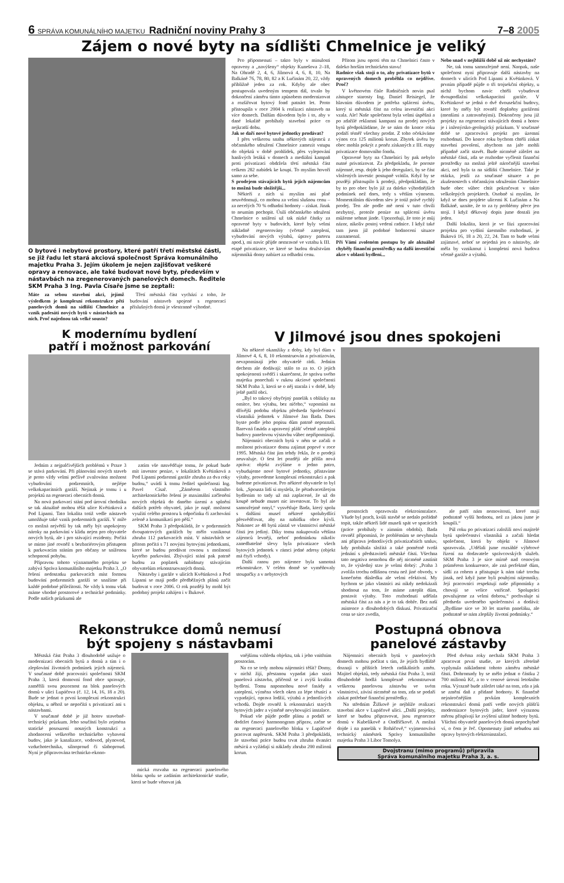6 SPRÁVA KOMUNÁLNÍHO MAJETKU Radniční noviny Prahy 3 7–8 2005
Zájem o nové byty na sídlišti Chmelnice je veliký
O bytové i nebytové prostory, které patří třetí městské části, se již řadu let stará akciová společnost Správa komunálního majetku Praha 3. Jejím úkolem je nejen zajišťovat veškeré opravy a renovace, ale také budovat nové byty, především v nástavbách na zregenerovaných panelových domech. Ředitele SKM Praha 3 Ing. Pavla Císaře jsme se zeptali:
Máte za sebou stavební akci, jejímž výsledkem je komplexní rekonstrukce pěti panelových domů na sídlišti Chmelnice a vznik padesáti nových bytů v nástavbách na nich. Proč najednou tak velké sousto?
Třetí městská část vychází z toho, že budování nástaveb spojené s regenerací příslušných domů je všestranně výhodné.
Pro připomenutí – takto byly v minulosti opraveny a „navýšeny“ objekty Kunešova 2–18, Na Ohradě 2, 4, 6, Jilmová 4, 6, 8, 10, Na Balkáně 76, 78, 80, 82 a K Lučinám 20, 22, vždy přibližně jeden za rok. Kdyby ale obec postupovala uvedeným tempem dál, trvalo by dokončení záměru tímto způsobem modernizovat a rozšiřovat bytový fond patnáct let. Proto přistoupila v roce 2004 k realizaci nástaveb na více domech. Dalším důvodem bylo i to, aby v dané lokalitě probíhaly stavební práce co nejkratší dobu.
Jak se daří nové bytové jednotky prodávat?
I přes veškerou snahu některých nájemců z občanského sdružení Chmelnice zamezit vstupu do objektů v době prohlídek, přes vylepování hanlivých letáků v domech a mediální kampaň proti privatizaci obdržela třetí městská část celkem 282 nabídek ke koupi. To myslím hovoří samo za sebe.
S prodejem stávajících bytů jejich nájemcům to možná bude složitější...
Někteří z nich si myslím ani plně neuvědomují, co mohou za velmi slušnou cenu – za necelých 70 % odhadní hodnoty – získat. Jinak to neumím pochopit. Úsilí občanského sdružení Chmelnice o snížení už tak nízké částky za opravené byty v budovách, které byly velmi nákladně regenerovány (včetně zateplení, vybudování nových výtahů, úpravy parteru apod.), mi navíc přijde nemravné ve vztahu k III. etapě privatizace, ve které se budou družstvům nájemníků domy nabízet za odhadní cenu.
Přitom jsou oproti těm na Chmelnici často v daleko horším technickém stavu!
Radnice však stojí o to, aby privatizace bytů v opravených domech proběhla co nejdříve. Proč?
V květnovém čísle Radničních novin psal zástupce starosty Ing. Daniel Reisiegel, že hlavním důvodem je potřeba splácení úvěru, který si městská část na celou investiční akci vzala. Ale! Naše společnost byla velmi úspěšná a po zdařilé reklamní kampani na prodej nových bytů předpokládáme, že se nám do konce roku podaří téměř všechny prodat. Z toho očekáváme výnos cca 125 milionů korun. Zbytek úvěru by obec mohla pokrýt z peněz získaných z III. etapy privatizace domovního fondu.
Opravené byty na Chmelnici by pak nebylo nutné privatizovat. Za předpokladu, že poroste nájemné, resp. dojde k jeho deregulaci, by se část vložených investic postupně vrátila. Když by se později přistoupilo k prodeji, předpokládám, že by to pro obec bylo již za daleko výhodnějších podmínek než dnes, tedy s větším výnosem. Momentálním důvodem slev je totiž právě rychlý prodej. Ten ale podle mě není v tuto chvíli nezbytný, protože peníze na splácení úvěru můžeme sehnat jinde. Upozorňuji, že toto je můj názor, nikoliv postoj vedení radnice. I když také tam jsem již podobné hodnocení situace zaznamenal.
Při Vámi zvoleném postupu by ale aktuálně chyběly finanční prostředky na další investiční akce v oblasti bydlení...
Nebo snad v nejbližší době už nic nechystáte?
Ne, tak tomu samozřejmě není. Naopak, naše společnost nyní připravuje další nástavby na domech v ulicích Pod Lipami a Květinková. V prvním případě půjde o tři trojsekční objekty, u nichž bychom navíc chtěli vybudovat dvoupodlažní velkokapacitní garáže. V Květinkové se jedná o dvě dvousekční budovy, které by měly být rovněž doplněny garážemi (menšími a zatravněnými). Dokončeny jsou již projekty na regeneraci stávajících domů a hotov je i inženýrsko-geologický průzkum. V současné době se zpracovává projekt pro územní rozhodnutí. Do konce roku bychom chtěli získat stavební povolení, abychom na jaře mohli případně začít stavět. Bude nicméně záležet na městské části, zda se rozhodne vyčlenit finanční prostředky na možná ještě náročnější stavební akci, než byla ta na sídlišti Chmelnice. Také je otázka, jestli za současné situace a po zkušenostech s občanským sdružením Chmelnice bude obec vůbec chtít pokračovat v takto velkolepých projektech. Osobně si myslím, že když se dnes projdete ulicemi K Lučinám a Na Balkáně, uznáte, že to za ty problémy přece jen stojí. I když děkovný dopis jsme dostali jen jeden.
Další lokalita, která je ve fázi zpracování projektu pro vydání územního rozhodnutí, je Buková 16, 18 a 20, 22, 24. Tam to bude velmi zajímavé, neboť se nejedná jen o nástavby, ale měla by vzniknout i kompletní nová budova včetně garáže a výtahů.
K modernímu bydlení
patří i možnost parkování
Jedním z nejpalčivějších problémů v Praze 3 se stává parkování. Při plánování nových staveb je proto vždy velmi pečlivě zvažována možnost vybudování podzemních, nejlépe velkokapacitních garáží. Nejinak je tomu i u projektů na regeneraci obecních domů.
Na nová parkovací stání pod úrovní chodníku se tak aktuálně mohou těšit ulice Květinková a Pod Lipami. Tato lokalita totiž vedle nástaveb umožňuje také vznik podzemních garáží. V míře co možná největší by tak měly být uspokojeny nároky na parkování v klidu nejen pro obyvatele nových bytů, ale i pro stávající rezidenty. Počítá se mimo jiné rovněž s bezbariérovým přístupem k parkovacím stáním pro občany se sníženou schopností pohybu.
Přípravou tohoto významného projektu se zabývá Správa komunálního majetku Praha 3. „O řešení nedostatku parkovacích míst formou budování podzemních garáží se snažíme při každé podobné příležitosti. Ne vždy k tomu však máme vhodné prostorové a technické podmínky. Podle našich průzkumů ale
zatím vše nasvědčuje tomu, že pokud bude mít investor peníze, v lokalitách Květinková a Pod Lipami podzemní garáže zhruba za dva roky budou,“ uvádí k tomu ředitel společnosti Ing. Pavel Císař. „Záměrem vlastního architektonického řešení je maximální začlenění nových objektů do daného území a splnění dalších potřeb obyvatel, jako je např. možnost využití celého prostoru k odpočinku či zachování zeleně a komunikací pro pěší.“
SKM Praha 3 předpokládá, že v podzemních dvoupatrových garážích by mělo vzniknout zhruba 112 parkovacích míst. V nástavbách se přitom počítá s 71 novými bytovými jednotkami, které se budou prodávat rovnou s možností krytého parkování. Zbývající stání pak patrně budou za poplatek nabídnuty stávajícím obyvatelům rekonstruovaných domů.
Nástavby i garáže v ulicích Květinková a Pod Lipami se mají podle předběžných plánů začít budovat v roce 2006. O rok později by mohl být podobný projekt zahájen i v Bukové.
V Jilmové jsou dnes spokojeni
Na některé okamžiky z doby, kdy byl dům v Jilmové 4, 6, 8, 10 rekonstruován a privatizován, nevzpomínají jeho obyvatelé rádi. Jedním dechem ale dodávají: stálo to za to. O jejich spokojenosti svědčí i skutečnost, že správu svého majetku ponechali v rukou akciové společnosti SKM Praha 3, která se o něj starala i v době, kdy ještě patřil obci.
„Byl to takový obyčejný panelák s oblázky na omítce, bez výtahu, bez ničeho,“ vzpomíná na dřívější podobu objektu předseda Společenství vlastníků jednotek v Jilmové Jan Bada. Dnes byste podle jeho popisu dům patrně nepoznali. Barevná fasáda a upravený plášť včetně zateplení budovy panelovou výstavbu vůbec nepřipomínají.
Nájemníci obecních bytů v něm se začali o možnost privatizace domu zajímat poprvé v roce 1995. Městská část jim tehdy řekla, že o prodeji neuvažuje. O šest let později ale přišla nová zpráva: objekt zvýšíme o jedno patro, vybudujeme nové bytové jednotky, přistavíme výtahy, provedeme komplexní rekonstrukci a pak budeme privatizovat. Pro některé obyvatele to byl šok. „Spousta lidí si myslela, že pětadvacetiletým bydlením to tady už má zaplacené, že už do koupě nebude muset nic investovat. To byl ale samozřejmě omyl,“ vysvětluje Bada, který spolu s dalšími musel některé spolubydlící přesvědčovat, aby na nabídku obce kývli. Nakonec ze 48 bytů zůstal ve vlastnictví městské části jen jediný. Díky tomu nakupovala většina zájemců levněji, neboť podmínkou nikoliv zanedbatelné slevy byla privatizace všech bytových jednotek v rámci jedné adresy (objekt má čtyři vchody).
Další ranou pro nájemce byla samotná rekonstrukce. V celém domě se vyměňovaly stoupačky a v nebytových
prostorách opravovala elektroinstalace. Všude byl prach, kvůli stavbě se nedalo pořádně topit, takže někteří lidé museli spát ve spacácích (práce probíhaly v zimním období). Bada rovněž připomíná, že problémům se nevyhnula ani příprava jednotlivých privatizačních smluv, kdy probíhala složitá a také poměrně tvrdá jednání s představiteli městské části. Všechna tato negativa nemohou dle něj nicméně zastínit to, že výsledný stav je velmi dobrý: „Praha 3 zvolila trochu odlišnou cestu než jiné obvody, v konečném důsledku ale velmi efektivní. My bychom se jako vlastníci asi nikdy nedokázali shodnout na tom, že máme zateplit dům, postavit výtahy. Toto rozhodnutí udělala městská část za nás a je to tak dobře. Bez naší asistence a dlouhodobých diskusí. Privatizační cena se sice zvedla,
ale patří nám nemovitosti, které mají podstatně vyšší hodnotu, než za jakou jsme je koupili.“
Půl roku po privatizaci založili noví majitelé bytů společenství vlastníků a začali hledat společnost, která by objekt v Jilmové spravovala. „Udělali jsme rozsáhlé výběrové řízení na dodavatele správcovských služeb. SKM Praha 3 je sice mírně nad cenovým průměrem konkurence, ale zná perfektně dům, sídlí za rohem a přistupuje k nám také trochu jinak, než když jsme byli pouhými nájemníky. Její pracovníci respektují naše připomínky a chovají se velice vstřícně. Spolupráci považujeme za velmi dobrou,“ pochvaluje si předseda uvedeného společenství a dodává: „Bydlíme sice ve 30 let starém paneláku, ale podstatně se nám zlepšily životní podmínky.“
Rekonstrukce domů nemusí
být spojeny s nástavbami
Městská část Praha 3 dlouhodobě usiluje o modernizaci obecních bytů a domů a tím i o zlepšování životních podmínek jejich nájemců. V současné době pracovníci společnosti SKM Praha 3, která domovní fond obce spravuje, zaměřili svou pozornost na blok panelových domů v ulici Lupáčova (č. 12, 14, 16, 18 a 20). Bude se jednat o první komplexní rekonstrukci objektu, u něhož se nepočítá s privatizací ani s nástavbami.
V současné době je již hotov stavebně-technický průzkum. Jeho součástí bylo zejména statické posouzení nosných konstrukcí a zhodnocení veškerého technického vybavení budov, jako je kanalizace, vodovod, plynovod, vzduchotechnika, silnoproud či slaboproud. Nyní je připravována technicko-ekono-
mická rozvaha na regeneraci panelového bloku spolu se zadáním architektonické studie, která se bude věnovat jak
vnějšímu vzhledu objektu, tak i jeho vnitřním prostorám.
Na co se tedy mohou nájemníci těšit? Domy, v nichž žijí, přestanou vypadat jako stará panelová zástavba, přičemž se i zvýší kvalita bydlení. Tomu napomohou nové fasády a zateplení, výměna všech oken za lépe těsnící a vypadající, oprava lodžií, výtahů a jednotlivých vchodů. Dojde rovněž k rekonstrukci starých bytových jader a výměně nevyhovující instalace.
Pokud vše půjde podle plánu a podaří se dodržet časový harmonogram příprav, začne se na regeneraci panelového bloku v Lupáčově pracovat napřesrok. SKM Praha 3 předpokládá, že stavební práce budou trvat zhruba dvanáct měsíců a vyžádají si náklady zhruba 200 milionů korun.
Postupná obnova
panelové zástavby
Nájemníci obecních bytů v panelových domech mohou počítat s tím, že jejich bydliště doznají v příštích letech radikálních změn. Majitel objektů, tedy městská část Praha 3, totiž dlouhodobě hodlá komplexně rekonstruovat veškerou panelovou zástavbu ve svém vlastnictví, závisí nicméně na tom, zda se podaří získat potřebné finanční prostředky.
Na středním Žižkově je nejblíže realizaci stavební akce v Lupáčově ulici. „Další projekty, které se budou připravovat, jsou regenerace domů v Kubelíkově a Ondříčkově. A možná dojde i na panelák v Roháčově,“ vyjmenovává technický náměstek Správy komunálního majetku Praha 3 Libor Tomolya.
Před dvěma roky nechala SKM Praha 3 zpracovat první studie, ze kterých zřetelně vyplynula nákladnost tohoto záměru městské části. Dohromady by se mělo jednat o částku 2 700 milionů Kč, a to v cenové úrovni letošního roku. Výrazně bude záležet také na tom, zda a jak se změní daň z přidané hodnoty. K finančně nejnáročnějším prvkům komplexních rekonstrukcí domů patří vedle nových plášťů modernizace bytových jader, které výraznou měrou přispívají ke zvýšení užitné hodnoty bytů. Všichni obyvatelé panelových domů nepochybně ví, o čem je řeč. Opomenuty jistě nebudou ani opravy bytových elektroinstalací.
Dvojstranu (mimo programů) připravila
Správa komunálního majetku Praha 3, a. s.